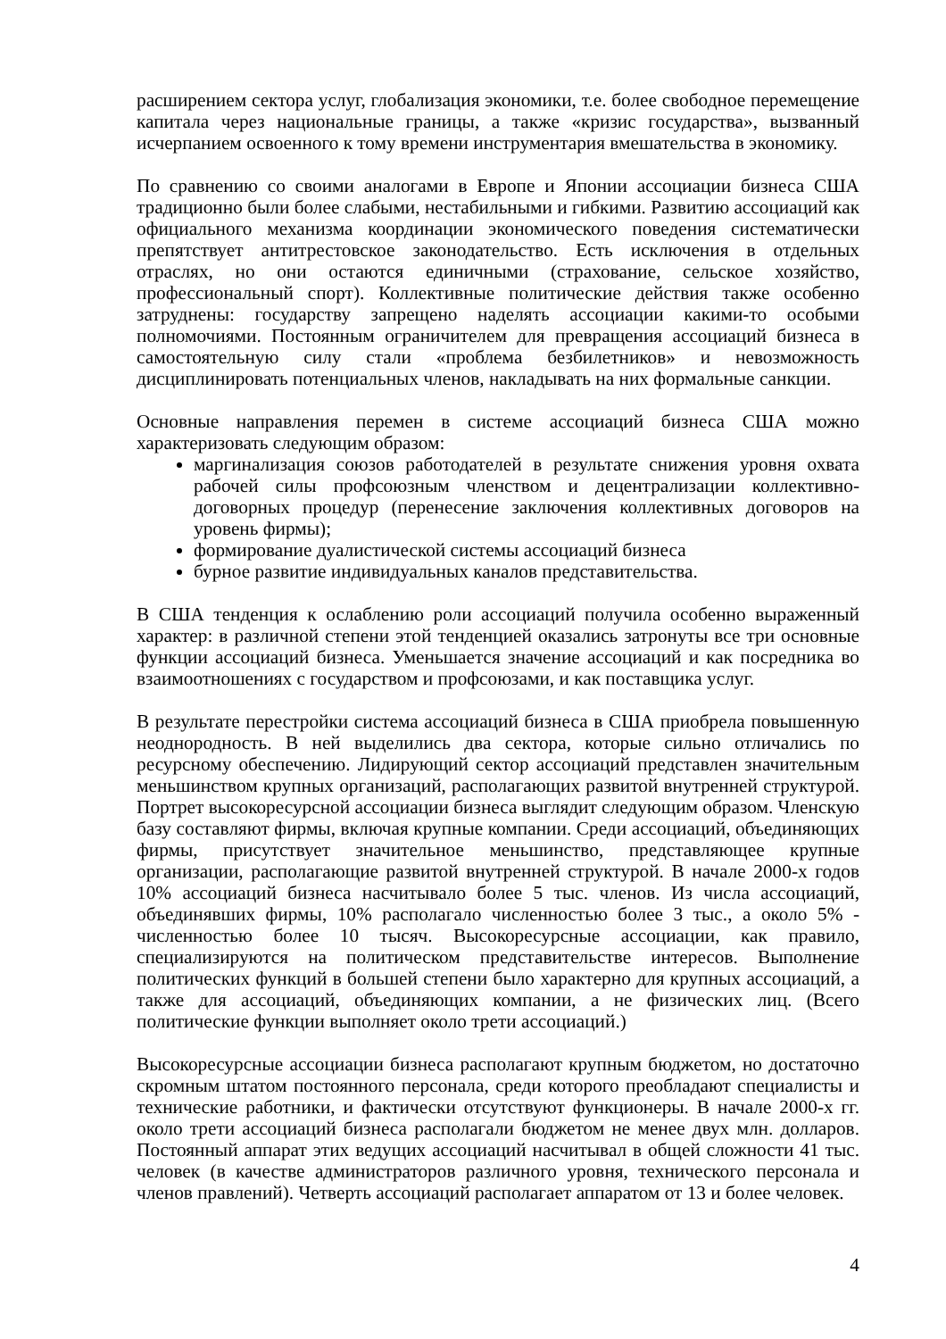расширением сектора услуг, глобализация экономики, т.е. более свободное перемещение капитала через национальные границы, а также «кризис государства», вызванный исчерпанием освоенного к тому времени инструментария вмешательства в экономику.
По сравнению со своими аналогами в Европе и Японии ассоциации бизнеса США традиционно были более слабыми, нестабильными и гибкими. Развитию ассоциаций как официального механизма координации экономического поведения систематически препятствует антитрестовское законодательство. Есть исключения в отдельных отраслях, но они остаются единичными (страхование, сельское хозяйство, профессиональный спорт). Коллективные политические действия также особенно затруднены: государству запрещено наделять ассоциации какими-то особыми полномочиями. Постоянным ограничителем для превращения ассоциаций бизнеса в самостоятельную силу стали «проблема безбилетников» и невозможность дисциплинировать потенциальных членов, накладывать на них формальные санкции.
Основные направления перемен в системе ассоциаций бизнеса США можно характеризовать следующим образом:
маргинализация союзов работодателей в результате снижения уровня охвата рабочей силы профсоюзным членством и децентрализации коллективно-договорных процедур (перенесение заключения коллективных договоров на уровень фирмы);
формирование дуалистической системы ассоциаций бизнеса
бурное развитие индивидуальных каналов представительства.
В США тенденция к ослаблению роли ассоциаций получила особенно выраженный характер: в различной степени этой тенденцией оказались затронуты все три основные функции ассоциаций бизнеса. Уменьшается значение ассоциаций и как посредника во взаимоотношениях с государством и профсоюзами, и как поставщика услуг.
В результате перестройки система ассоциаций бизнеса в США приобрела повышенную неоднородность. В ней выделились два сектора, которые сильно отличались по ресурсному обеспечению. Лидирующий сектор ассоциаций представлен значительным меньшинством крупных организаций, располагающих развитой внутренней структурой. Портрет высокоресурсной ассоциации бизнеса выглядит следующим образом. Членскую базу составляют фирмы, включая крупные компании. Среди ассоциаций, объединяющих фирмы, присутствует значительное меньшинство, представляющее крупные организации, располагающие развитой внутренней структурой. В начале 2000-х годов 10% ассоциаций бизнеса насчитывало более 5 тыс. членов. Из числа ассоциаций, объединявших фирмы, 10% располагало численностью более 3 тыс., а около 5% - численностью более 10 тысяч. Высокоресурсные ассоциации, как правило, специализируются на политическом представительстве интересов. Выполнение политических функций в большей степени было характерно для крупных ассоциаций, а также для ассоциаций, объединяющих компании, а не физических лиц. (Всего политические функции выполняет около трети ассоциаций.)
Высокоресурсные ассоциации бизнеса располагают крупным бюджетом, но достаточно скромным штатом постоянного персонала, среди которого преобладают специалисты и технические работники, и фактически отсутствуют функционеры. В начале 2000-х гг. около трети ассоциаций бизнеса располагали бюджетом не менее двух млн. долларов. Постоянный аппарат этих ведущих ассоциаций насчитывал в общей сложности 41 тыс. человек (в качестве администраторов различного уровня, технического персонала и членов правлений). Четверть ассоциаций располагает аппаратом от 13 и более человек.
4